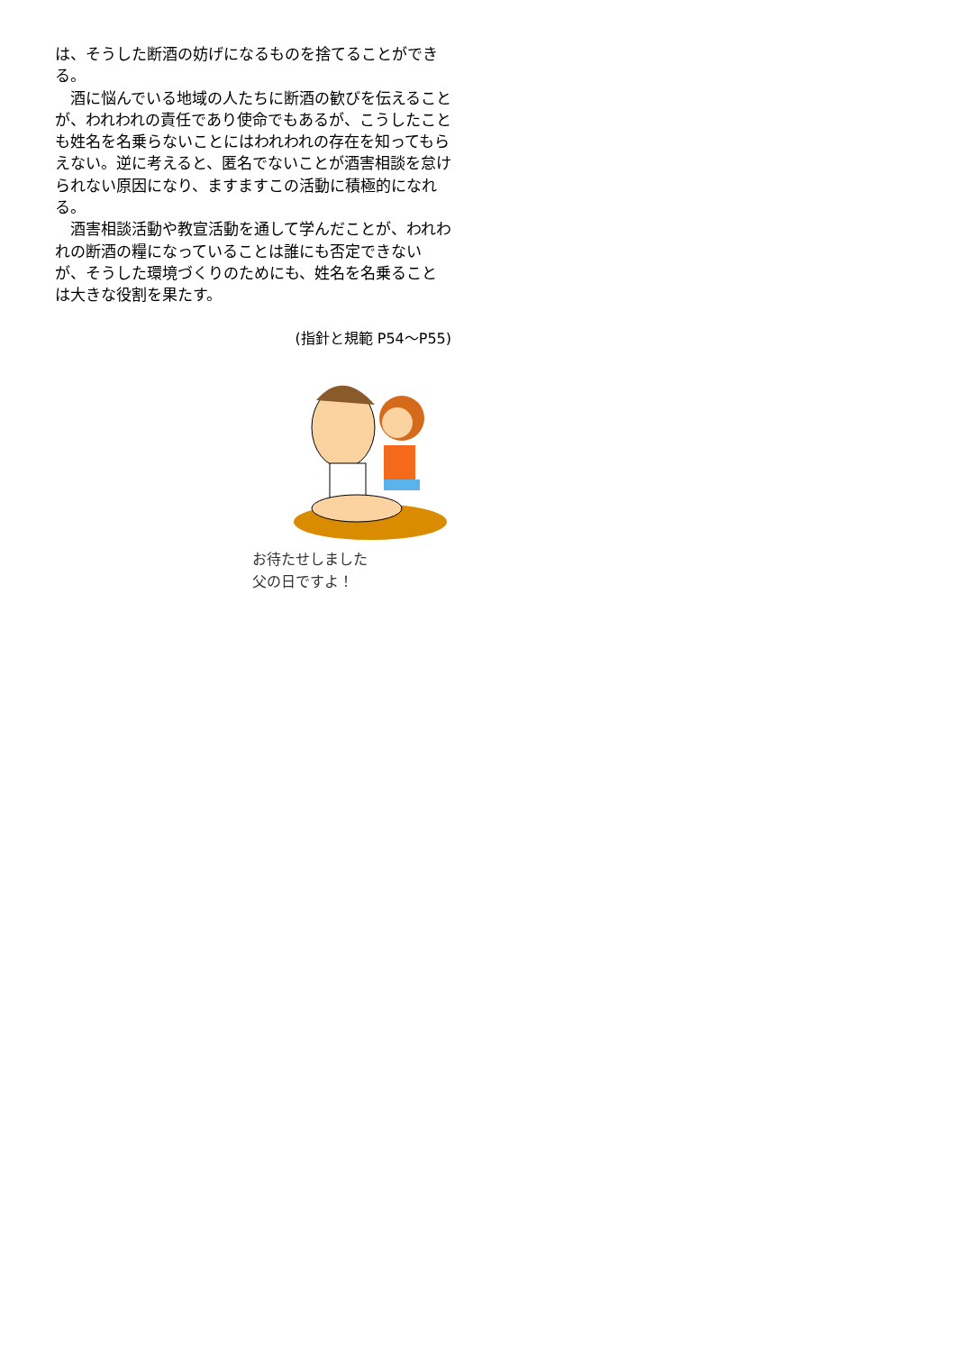は、そうした断酒の妨げになるものを捨てることができる。
　酒に悩んでいる地域の人たちに断酒の歓びを伝えることが、われわれの責任であり使命でもあるが、こうしたことも姓名を名乗らないことにはわれわれの存在を知ってもらえない。逆に考えると、匿名でないことが酒害相談を怠けられない原因になり、ますますこの活動に積極的になれる。
　酒害相談活動や教宣活動を通して学んだことが、われわれの断酒の糧になっていることは誰にも否定できないが、そうした環境づくりのためにも、姓名を名乗ることは大きな役割を果たす。
(指針と規範 P54～P55)
お待たせしました
父の日ですよ！